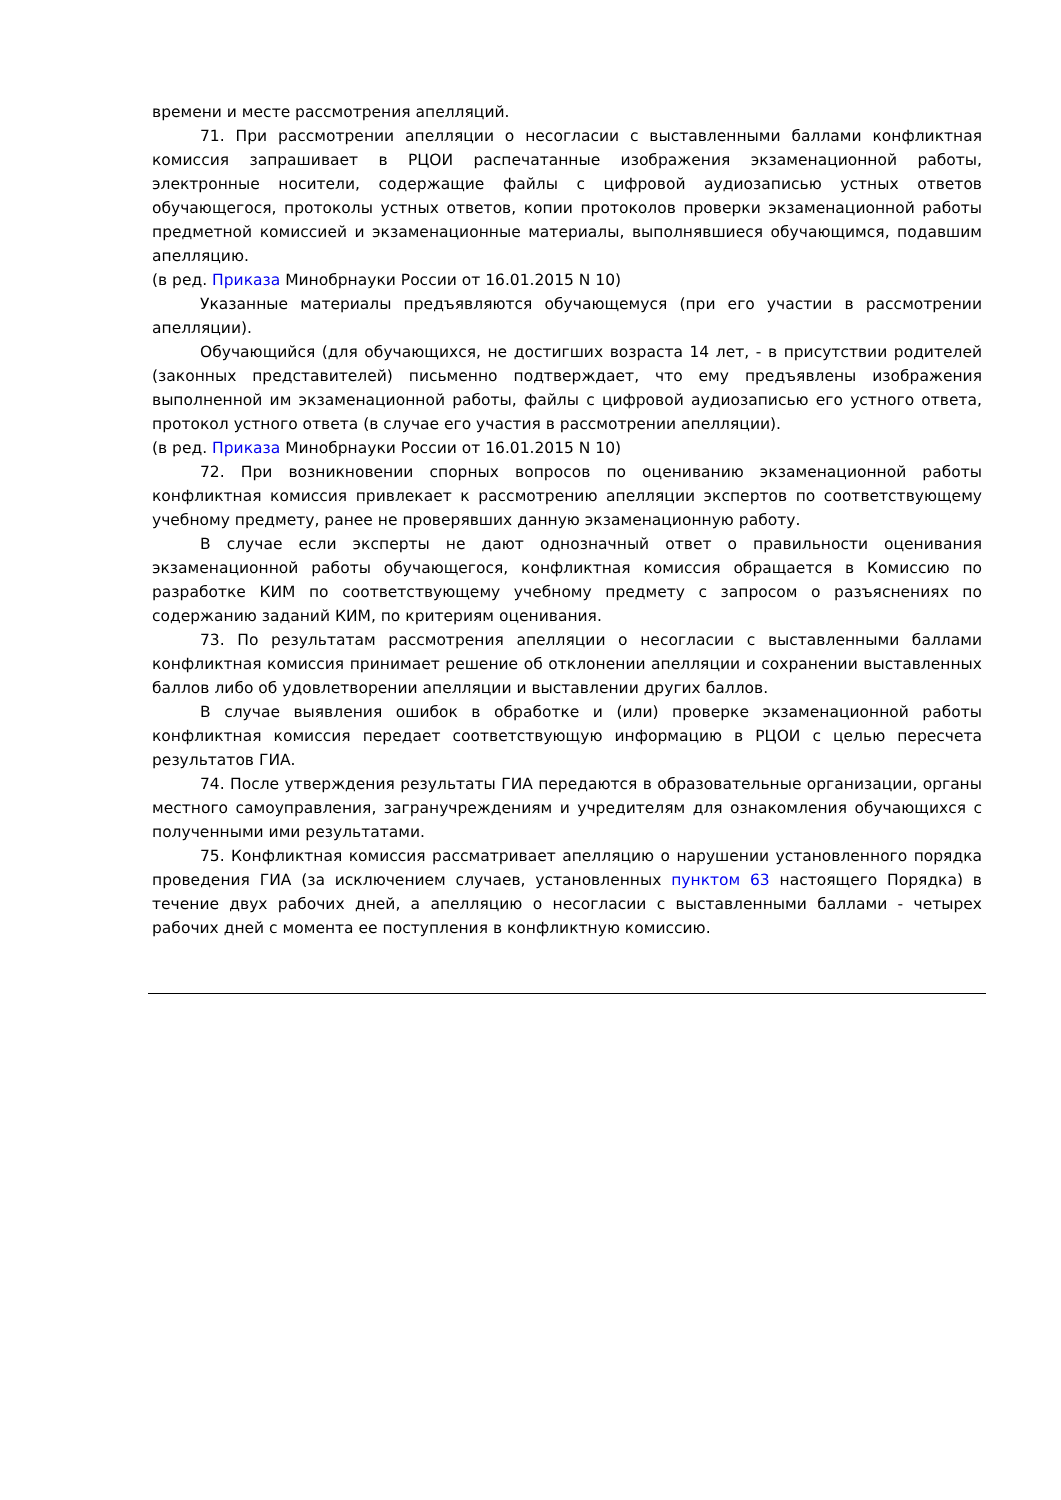времени и месте рассмотрения апелляций.
71. При рассмотрении апелляции о несогласии с выставленными баллами конфликтная комиссия запрашивает в РЦОИ распечатанные изображения экзаменационной работы, электронные носители, содержащие файлы с цифровой аудиозаписью устных ответов обучающегося, протоколы устных ответов, копии протоколов проверки экзаменационной работы предметной комиссией и экзаменационные материалы, выполнявшиеся обучающимся, подавшим апелляцию.
(в ред. Приказа Минобрнауки России от 16.01.2015 N 10)
Указанные материалы предъявляются обучающемуся (при его участии в рассмотрении апелляции).
Обучающийся (для обучающихся, не достигших возраста 14 лет, - в присутствии родителей (законных представителей) письменно подтверждает, что ему предъявлены изображения выполненной им экзаменационной работы, файлы с цифровой аудиозаписью его устного ответа, протокол устного ответа (в случае его участия в рассмотрении апелляции).
(в ред. Приказа Минобрнауки России от 16.01.2015 N 10)
72. При возникновении спорных вопросов по оцениванию экзаменационной работы конфликтная комиссия привлекает к рассмотрению апелляции экспертов по соответствующему учебному предмету, ранее не проверявших данную экзаменационную работу.
В случае если эксперты не дают однозначный ответ о правильности оценивания экзаменационной работы обучающегося, конфликтная комиссия обращается в Комиссию по разработке КИМ по соответствующему учебному предмету с запросом о разъяснениях по содержанию заданий КИМ, по критериям оценивания.
73. По результатам рассмотрения апелляции о несогласии с выставленными баллами конфликтная комиссия принимает решение об отклонении апелляции и сохранении выставленных баллов либо об удовлетворении апелляции и выставлении других баллов.
В случае выявления ошибок в обработке и (или) проверке экзаменационной работы конфликтная комиссия передает соответствующую информацию в РЦОИ с целью пересчета результатов ГИА.
74. После утверждения результаты ГИА передаются в образовательные организации, органы местного самоуправления, загранучреждениям и учредителям для ознакомления обучающихся с полученными ими результатами.
75. Конфликтная комиссия рассматривает апелляцию о нарушении установленного порядка проведения ГИА (за исключением случаев, установленных пунктом 63 настоящего Порядка) в течение двух рабочих дней, а апелляцию о несогласии с выставленными баллами - четырех рабочих дней с момента ее поступления в конфликтную комиссию.